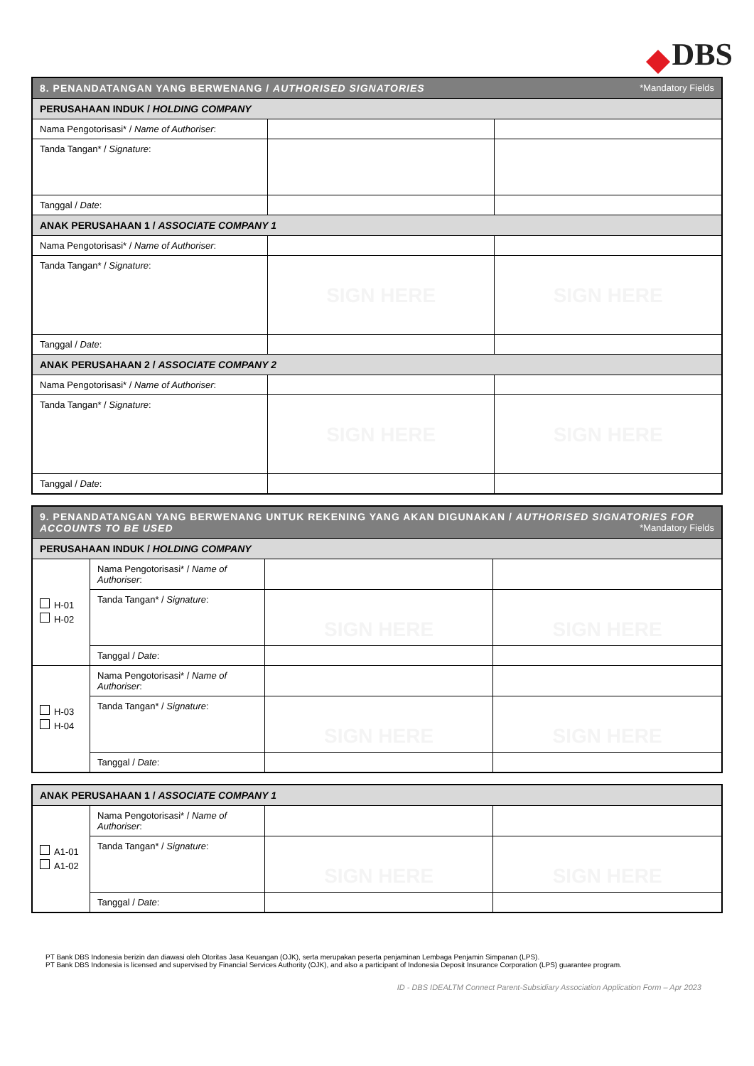DBS
| 8. PENANDATANGAN YANG BERWENANG / AUTHORISED SIGNATORIES *Mandatory Fields | | |
| --- | --- | --- |
| PERUSAHAAN INDUK / HOLDING COMPANY | | |
| Nama Pengotorisasi* / Name of Authoriser : | | |
| Tanda Tangan* / Signature : | | |
| Tanggal / Date : | | |
| ANAK PERUSAHAAN 1 / ASSOCIATE COMPANY 1 | | |
| Nama Pengotorisasi* / Name of Authoriser : | | |
| Tanda Tangan* / Signature : | SIGN HERE | SIGN HERE |
| Tanggal / Date : | | |
| ANAK PERUSAHAAN 2 / ASSOCIATE COMPANY 2 | | |
| Nama Pengotorisasi* / Name of Authoriser : | | |
| Tanda Tangan* / Signature : | SIGN HERE | SIGN HERE |
| Tanggal / Date : | | |
| 9. PENANDATANGAN YANG BERWENANG UNTUK REKENING YANG AKAN DIGUNAKAN / AUTHORISED SIGNATORIES FOR ACCOUNTS TO BE USED *Mandatory Fields | | | |
| --- | --- | --- | --- |
| PERUSAHAAN INDUK / HOLDING COMPANY | | | |
| H-01 H-02 | Nama Pengotorisasi* / Name of Authoriser : | | |
| | Tanda Tangan* / Signature : | SIGN HERE | SIGN HERE |
| | Tanggal / Date : | | |
| H-03 H-04 | Nama Pengotorisasi* / Name of Authoriser : | | |
| | Tanda Tangan* / Signature : | SIGN HERE | SIGN HERE |
| | Tanggal / Date : | | |
| ANAK PERUSAHAAN 1 / ASSOCIATE COMPANY 1 | | | |
| --- | --- | --- | --- |
| A1-01 A1-02 | Nama Pengotorisasi* / Name of Authoriser : | | |
| | Tanda Tangan* / Signature : | SIGN HERE | SIGN HERE |
| | Tanggal / Date : | | |
PT Bank DBS Indonesia berizin dan diawasi oleh Otoritas Jasa Keuangan (OJK), serta merupakan peserta penjaminan Lembaga Penjamin Simpanan (LPS).
PT Bank DBS Indonesia is licensed and supervised by Financial Services Authority (OJK), and also a participant of Indonesia Deposit Insurance Corporation (LPS) guarantee program.
ID - DBS IDEALTM Connect Parent-Subsidiary Association Application Form – Apr 2023